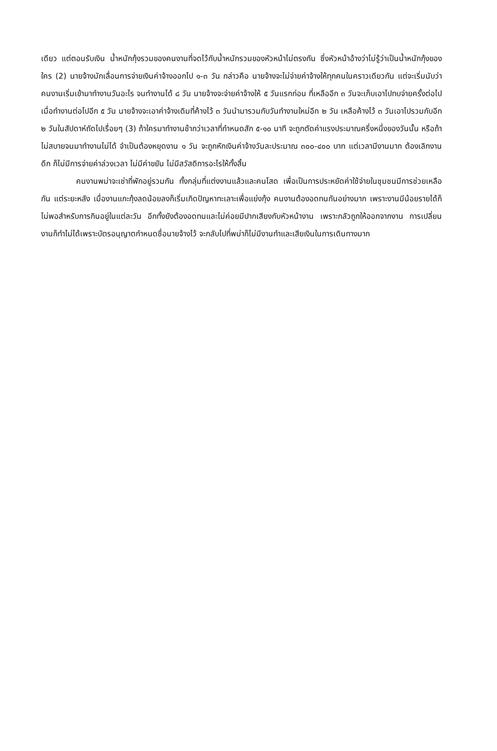เดียว แต่ตอนรับเงิน น้ำหนักกุ้งรวมของคนงานที่จดไว้กับน้ำหนักรวมของหัวหน้าไม่ตรงกัน ซึ่งหัวหน้าอ้างว่าไม่รู้ว่าเป็นน้ำหนักกุ้งของใคร (2) นายจ้างมักเลื่อนการจ่ายเงินค่าจ้างออกไป ๑-๓ วัน กล่าวคือ นายจ้างจะไม่จ่ายค่าจ้างให้ทุกคนในคราวเดียวกัน แต่จะเริ่มนับว่าคนงานเริ่มเข้ามาทำงานวันอะไร จนทำงานได้ ๘ วัน นายจ้างจะจ่ายค่าจ้างให้ ๕ วันแรกก่อน ที่เหลืออีก ๓ วันจะเก็บเอาไปทบจ่ายครั้งต่อไป เมื่อทำงานต่อไปอีก ๕ วัน นายจ้างจะเอาค่าจ้างเดิมที่ค้างไว้ ๓ วันนำมารวมกับวันทำงานใหม่อีก ๒ วัน เหลือค้างไว้ ๓ วันเอาไปรวมกับอีก ๒ วันในสัปดาห์ถัดไปเรื่อยๆ (3) ถ้าใครมาทำงานช้ากว่าเวลาที่กำหนดสัก ๕-๑๐ นาที จะถูกตัดค่าแรงประมาณครึ่งหนึ่งของวันนั้น หรือถ้าไม่สบายจนมาทำงานไม่ได้ จำเป็นต้องหยุดงาน ๑ วัน จะถูกหักเงินค่าจ้างวันละประมาณ ๓๐๐-๔๐๐ บาท แต่เวลามีงานมาก ต้องเลิกงานดึก ก็ไม่มีการจ่ายค่าล่วงเวลา ไม่มีค่าขยัน ไม่มีสวัสดิการอะไรให้ทั้งสิ้น
คนงานพม่าจะเช่าที่พักอยู่รวมกัน ทั้งกลุ่มที่แต่งงานแล้วและคนโสด เพื่อเป็นการประหยัดค่าใช้จ่ายในชุมชนมีการช่วยเหลือกัน แต่ระยะหลัง เมื่องานแกะกุ้งลดน้อยลงก็เริ่มเกิดปัญหาทะเลาะเพื่อแย่งกุ้ง คนงานต้องอดทนกันอย่างมาก เพราะงานมีน้อยรายได้ก็ไม่พอสำหรับการกินอยู่ในแต่ละวัน อีกทั้งยังต้องอดทนและไม่ค่อยมีปากเสียงกับหัวหน้างาน เพราะกลัวถูกให้ออกจากงาน การเปลี่ยนงานก็ทำไม่ได้เพราะบัตรอนุญาตกำหนดชื่อนายจ้างไว้ จะกลับไปที่พม่าก็ไม่มีงานทำและเสียเงินในการเดินทางมาก